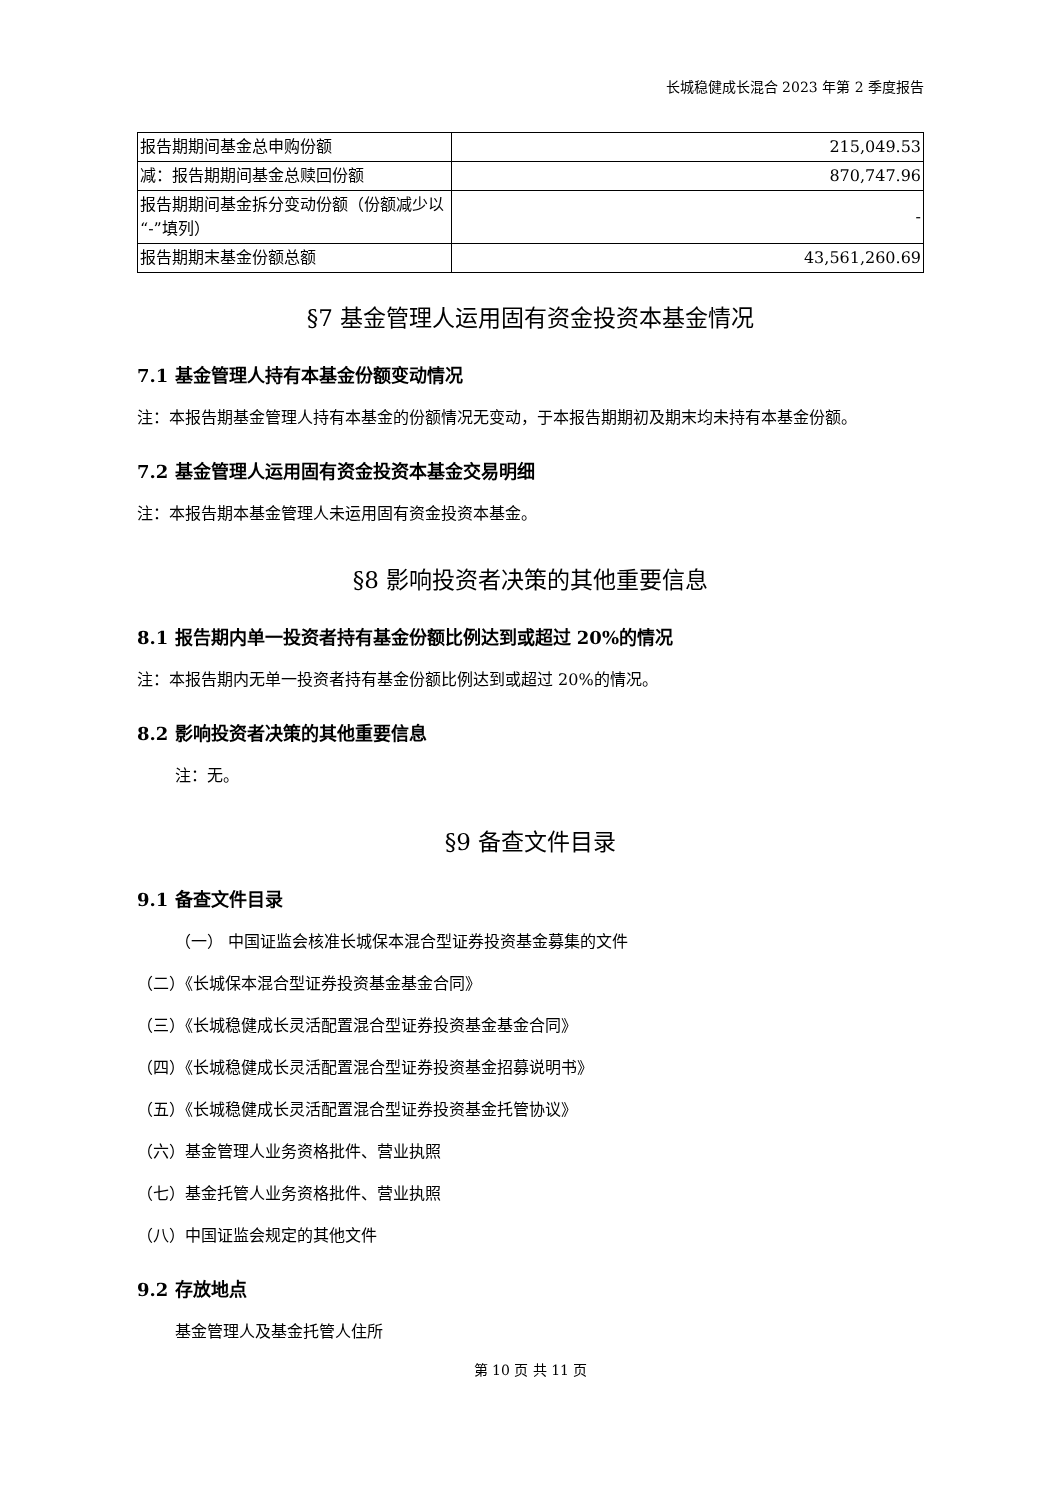长城稳健成长混合 2023 年第 2 季度报告
| 报告期期间基金总申购份额 | 215,049.53 |
| 减：报告期期间基金总赎回份额 | 870,747.96 |
| 报告期期间基金拆分变动份额（份额减少以“-”填列） | - |
| 报告期期末基金份额总额 | 43,561,260.69 |
§7 基金管理人运用固有资金投资本基金情况
7.1 基金管理人持有本基金份额变动情况
注：本报告期基金管理人持有本基金的份额情况无变动，于本报告期期初及期末均未持有本基金份额。
7.2 基金管理人运用固有资金投资本基金交易明细
注：本报告期本基金管理人未运用固有资金投资本基金。
§8 影响投资者决策的其他重要信息
8.1 报告期内单一投资者持有基金份额比例达到或超过 20%的情况
注：本报告期内无单一投资者持有基金份额比例达到或超过 20%的情况。
8.2 影响投资者决策的其他重要信息
注：无。
§9 备查文件目录
9.1 备查文件目录
（一） 中国证监会核准长城保本混合型证券投资基金募集的文件
（二）《长城保本混合型证券投资基金基金合同》
（三）《长城稳健成长灵活配置混合型证券投资基金基金合同》
（四）《长城稳健成长灵活配置混合型证券投资基金招募说明书》
（五）《长城稳健成长灵活配置混合型证券投资基金托管协议》
（六）基金管理人业务资格批件、营业执照
（七）基金托管人业务资格批件、营业执照
（八）中国证监会规定的其他文件
9.2 存放地点
基金管理人及基金托管人住所
第 10 页 共 11 页